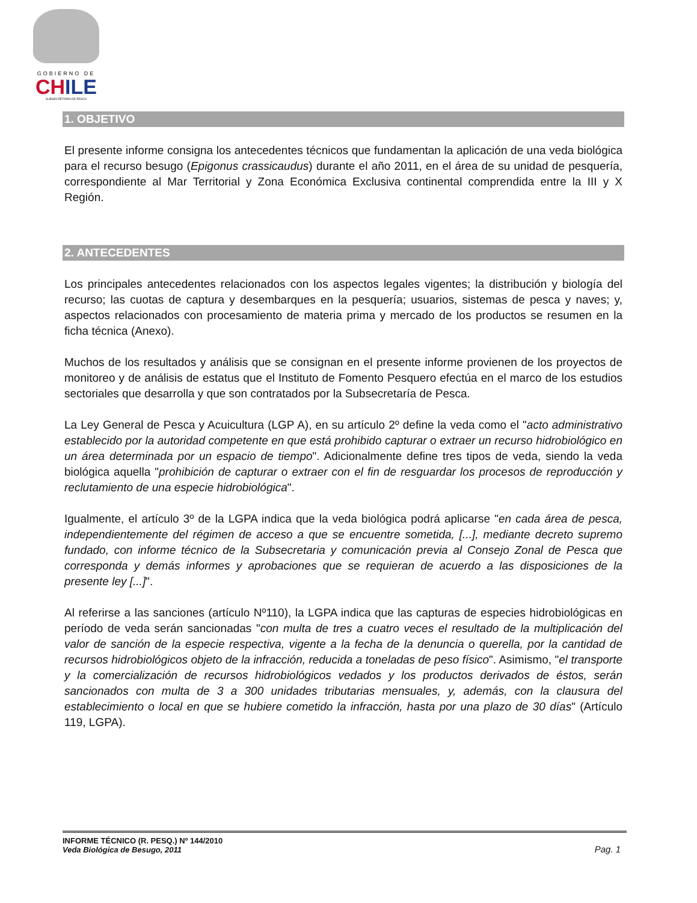GOBIERNO DE
CHILE
SUBSECRETARÍA DE PESCA
1. OBJETIVO
El presente informe consigna los antecedentes técnicos que fundamentan la aplicación de una veda biológica para el recurso besugo (Epigonus crassicaudus) durante el año 2011, en el área de su unidad de pesquería, correspondiente al Mar Territorial y Zona Económica Exclusiva continental comprendida entre la III y X Región.
2. ANTECEDENTES
Los principales antecedentes relacionados con los aspectos legales vigentes; la distribución y biología del recurso; las cuotas de captura y desembarques en la pesquería; usuarios, sistemas de pesca y naves; y, aspectos relacionados con procesamiento de materia prima y mercado de los productos se resumen en la ficha técnica (Anexo).
Muchos de los resultados y análisis que se consignan en el presente informe provienen de los proyectos de monitoreo y de análisis de estatus que el Instituto de Fomento Pesquero efectúa en el marco de los estudios sectoriales que desarrolla y que son contratados por la Subsecretaría de Pesca.
La Ley General de Pesca y Acuicultura (LGP A), en su artículo 2º define la veda como el "acto administrativo establecido por la autoridad competente en que está prohibido capturar o extraer un recurso hidrobiológico en un área determinada por un espacio de tiempo". Adicionalmente define tres tipos de veda, siendo la veda biológica aquella "prohibición de capturar o extraer con el fin de resguardar los procesos de reproducción y reclutamiento de una especie hidrobiológica".
Igualmente, el artículo 3º de la LGPA indica que la veda biológica podrá aplicarse "en cada área de pesca, independientemente del régimen de acceso a que se encuentre sometida, [...], mediante decreto supremo fundado, con informe técnico de la Subsecretaria y comunicación previa al Consejo Zonal de Pesca que corresponda y demás informes y aprobaciones que se requieran de acuerdo a las disposiciones de la presente ley [...]".
Al referirse a las sanciones (artículo Nº110), la LGPA indica que las capturas de especies hidrobiológicas en período de veda serán sancionadas "con multa de tres a cuatro veces el resultado de la multiplicación del valor de sanción de la especie respectiva, vigente a la fecha de la denuncia o querella, por la cantidad de recursos hidrobiológicos objeto de la infracción, reducida a toneladas de peso físico". Asimismo, "el transporte y la comercialización de recursos hidrobiológicos vedados y los productos derivados de éstos, serán sancionados con multa de 3 a 300 unidades tributarias mensuales, y, además, con la clausura del establecimiento o local en que se hubiere cometido la infracción, hasta por una plazo de 30 días" (Artículo 119, LGPA).
INFORME TÉCNICO (R. PESQ.) Nº 144/2010
Veda Biológica de Besugo, 2011
Pag. 1